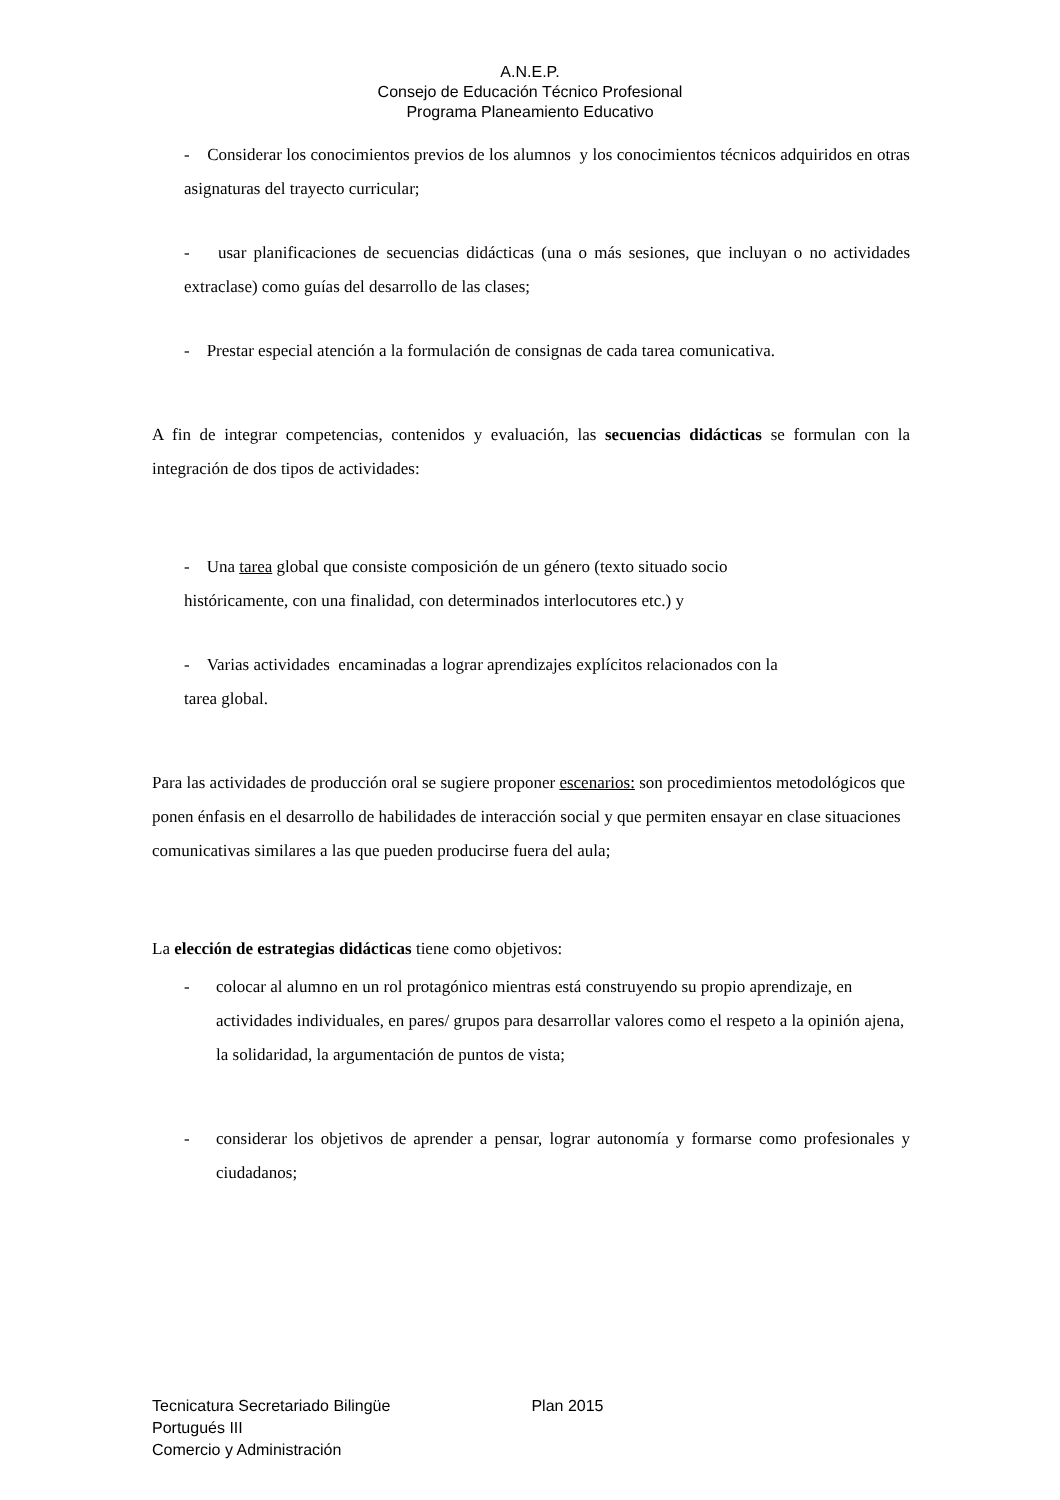A.N.E.P.
Consejo de Educación Técnico Profesional
Programa Planeamiento Educativo
- Considerar los conocimientos previos de los alumnos y los conocimientos técnicos adquiridos en otras asignaturas del trayecto curricular;
- usar planificaciones de secuencias didácticas (una o más sesiones, que incluyan o no actividades extraclase) como guías del desarrollo de las clases;
- Prestar especial atención a la formulación de consignas de cada tarea comunicativa.
A fin de integrar competencias, contenidos y evaluación, las secuencias didácticas se formulan con la integración de dos tipos de actividades:
- Una tarea global que consiste composición de un género (texto situado socio
históricamente, con una finalidad, con determinados interlocutores etc.) y
- Varias actividades encaminadas a lograr aprendizajes explícitos relacionados con la
tarea global.
Para las actividades de producción oral se sugiere proponer escenarios: son procedimientos metodológicos que ponen énfasis en el desarrollo de habilidades de interacción social y que permiten ensayar en clase situaciones comunicativas similares a las que pueden producirse fuera del aula;
La elección de estrategias didácticas tiene como objetivos:
- colocar al alumno en un rol protagónico mientras está construyendo su propio aprendizaje, en actividades individuales, en pares/ grupos para desarrollar valores como el respeto a la opinión ajena, la solidaridad, la argumentación de puntos de vista;
- considerar los objetivos de aprender a pensar, lograr autonomía y formarse como profesionales y ciudadanos;
Tecnicatura Secretariado Bilingüe Plan 2015
Portugués III
Comercio y Administración